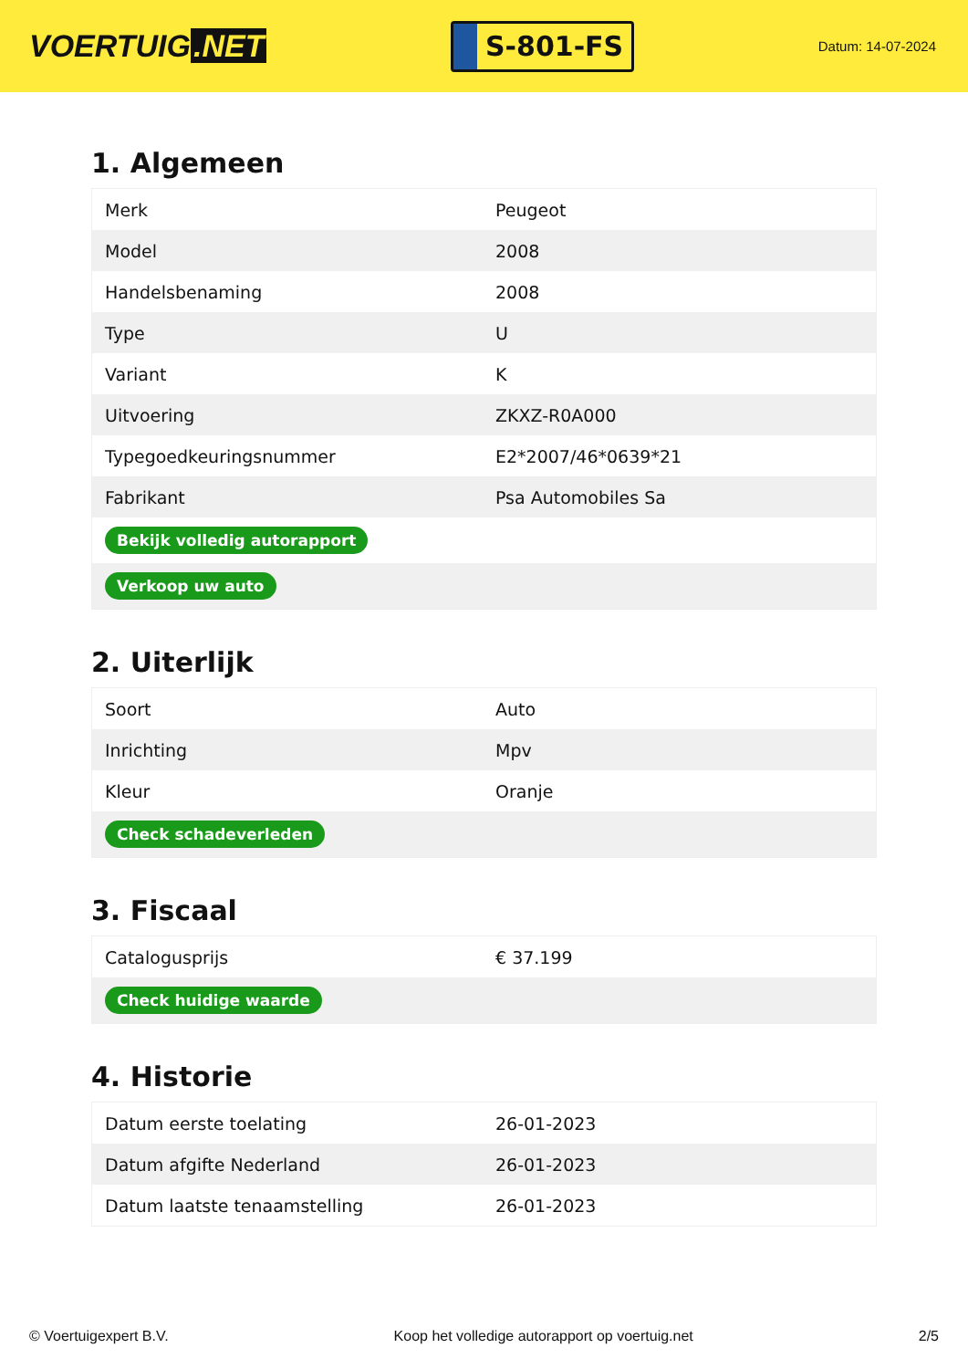VOERTUIG.NET
S-801-FS
Datum: 14-07-2024
1. Algemeen
| Merk | Peugeot |
| Model | 2008 |
| Handelsbenaming | 2008 |
| Type | U |
| Variant | K |
| Uitvoering | ZKXZ-R0A000 |
| Typegoedkeuringsnummer | E2*2007/46*0639*21 |
| Fabrikant | Psa Automobiles Sa |
| Bekijk volledig autorapport | |
| Verkoop uw auto | |
2. Uiterlijk
| Soort | Auto |
| Inrichting | Mpv |
| Kleur | Oranje |
| Check schadeverleden | |
3. Fiscaal
| Catalogusprijs | € 37.199 |
| Check huidige waarde | |
4. Historie
| Datum eerste toelating | 26-01-2023 |
| Datum afgifte Nederland | 26-01-2023 |
| Datum laatste tenaamstelling | 26-01-2023 |
© Voertuigexpert B.V. Koop het volledige autorapport op voertuig.net 2/5